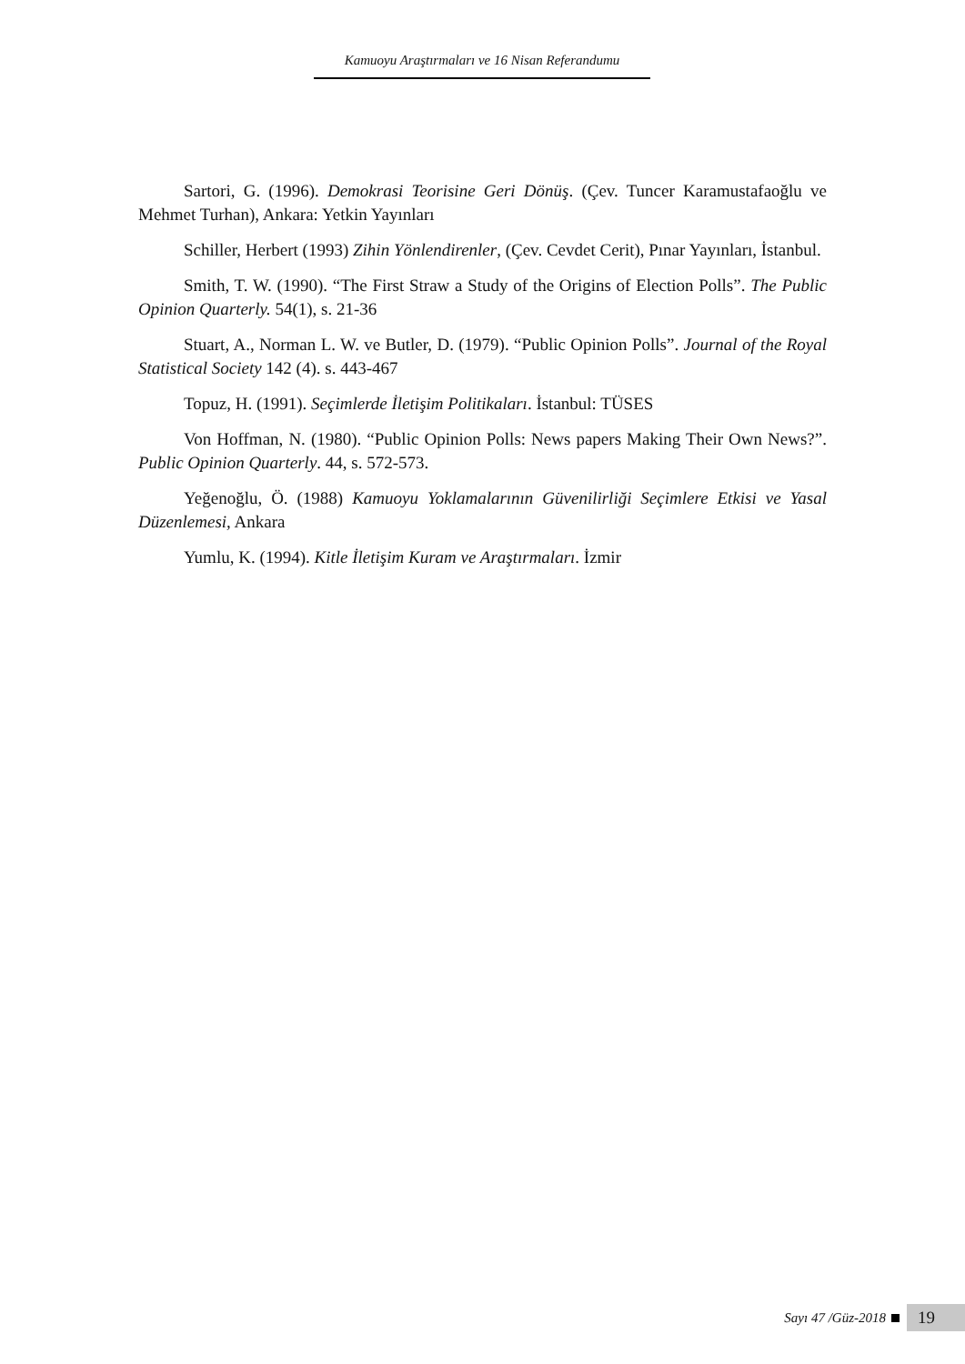Kamuoyu Araştırmaları ve 16 Nisan Referandumu
Sartori, G. (1996). Demokrasi Teorisine Geri Dönüş. (Çev. Tuncer Karamustafaoğlu ve Mehmet Turhan), Ankara: Yetkin Yayınları
Schiller, Herbert (1993) Zihin Yönlendirenler, (Çev. Cevdet Cerit), Pınar Yayınları, İstanbul.
Smith, T. W. (1990). “The First Straw a Study of the Origins of Election Polls”. The Public Opinion Quarterly. 54(1), s. 21-36
Stuart, A., Norman L. W. ve Butler, D. (1979). “Public Opinion Polls”. Journal of the Royal Statistical Society 142 (4). s. 443-467
Topuz, H. (1991). Seçimlerde İletişim Politikaları. İstanbul: TÜSES
Von Hoffman, N. (1980). “Public Opinion Polls: News papers Making Their Own News?”. Public Opinion Quarterly. 44, s. 572-573.
Yeğenoğlu, Ö. (1988) Kamuoyu Yoklamalarının Güvenilirliği Seçimlere Etkisi ve Yasal Düzenlemesi, Ankara
Yumlu, K. (1994). Kitle İletişim Kuram ve Araştırmaları. İzmir
Sayı 47 /Güz-2018 19